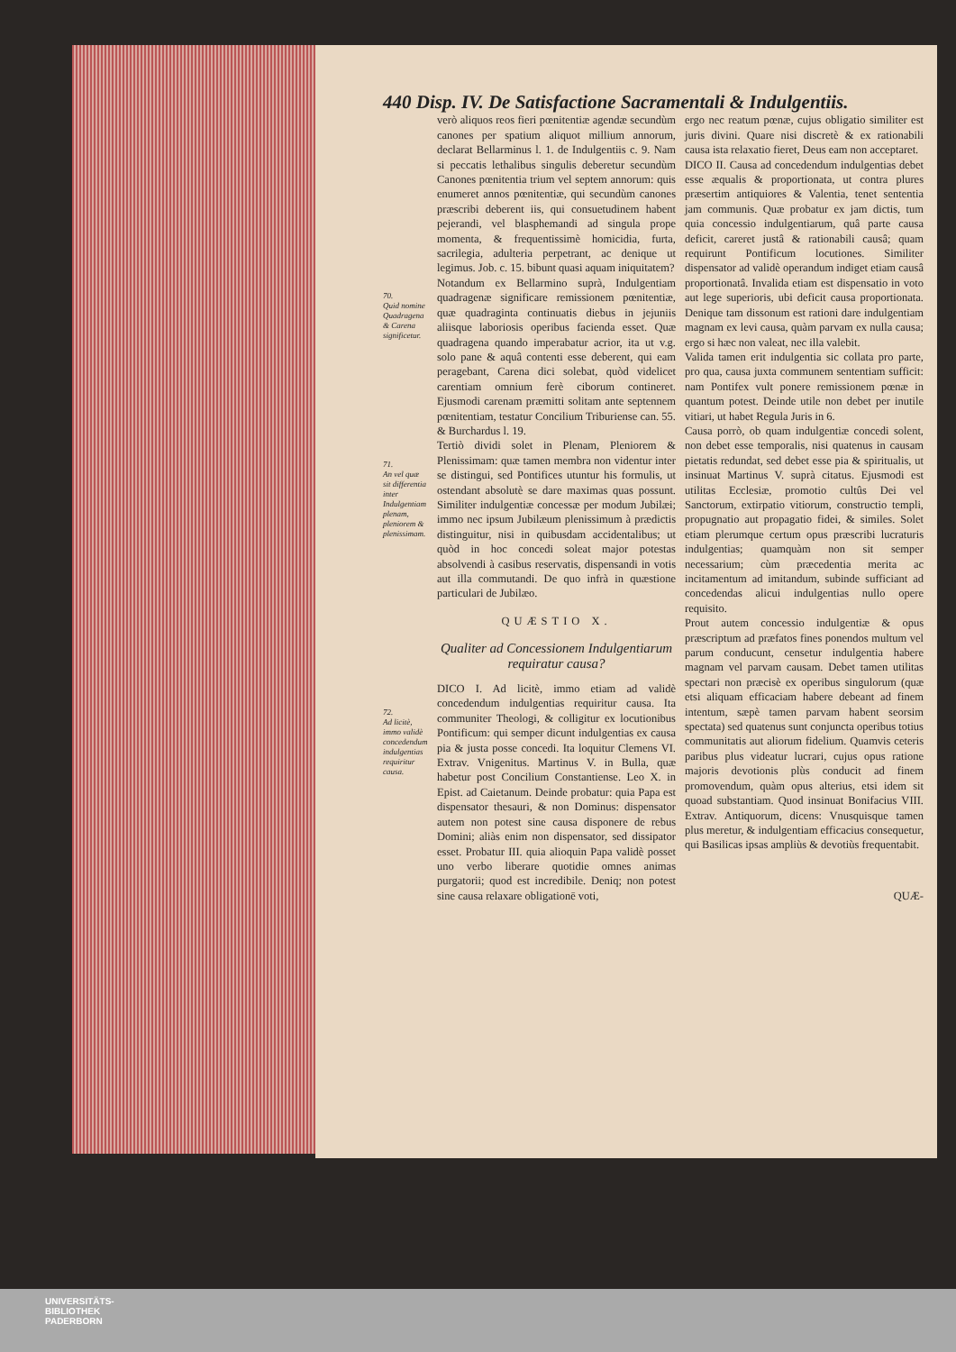440 Disp. IV. De Satisfactione Sacramentali & Indulgentiis.
70.
Quid nomine Quadragena & Carena significetur.
71.
An vel quæ sit differentia inter Indulgentiam plenam, pleniorem & plenissimam.
72.
Ad licitè, immo validè concedendum indulgentias requiritur causa.
verò aliquos reos fieri pœnitentiæ agendæ secundùm canones per spatium aliquot millium annorum, declarat Bellarminus l. 1. de Indulgentiis c. 9. Nam si peccatis lethalibus singulis deberetur secundùm Canones pœnitentia trium vel septem annorum: quis enumeret annos pœnitentiæ, qui secundùm canones præscribi deberent iis, qui consuetudinem habent pejerandi, vel blasphemandi ad singula prope momenta, & frequentissimè homicidia, furta, sacrilegia, adulteria perpetrant, ac denique ut legimus. Job. c. 15. bibunt quasi aquam iniquitatem?
Notandum ex Bellarmino suprà, Indulgentiam quadragenæ significare remissionem pœnitentiæ, quæ quadraginta continuatis diebus in jejuniis aliisque laboriosis operibus facienda esset. Quæ quadragena quando imperabatur acrior, ita ut v.g. solo pane & aquâ contenti esse deberent, qui eam peragebant, Carena dici solebat, quòd videlicet carentiam omnium ferè ciborum contineret. Ejusmodi carenam præmitti solitam ante septennem pœnitentiam, testatur Concilium Triburiense can. 55. & Burchardus l. 19.
Tertiò dividi solet in Plenam, Pleniorem & Plenissimam: quæ tamen membra non videntur inter se distingui, sed Pontifices utuntur his formulis, ut ostendant absolutè se dare maximas quas possunt. Similiter indulgentiæ concessæ per modum Jubilæi; immo nec ipsum Jubilæum plenissimum à prædictis distinguitur, nisi in quibusdam accidentalibus; ut quòd in hoc concedi soleat major potestas absolvendi à casibus reservatis, dispensandi in votis aut illa commutandi. De quo infrà in quæstione particulari de Jubilæo.
QUÆSTIO X.
Qualiter ad Concessionem Indulgentiarum requiratur causa?
DICO I. Ad licitè, immo etiam ad validè concedendum indulgentias requiritur causa. Ita communiter Theologi, & colligitur ex locutionibus Pontificum: qui semper dicunt indulgentias ex causa pia & justa posse concedi. Ita loquitur Clemens VI. Extrav. Vnigenitus. Martinus V. in Bulla, quæ habetur post Concilium Constantiense. Leo X. in Epist. ad Caietanum. Deinde probatur: quia Papa est dispensator thesauri, & non Dominus: dispensator autem non potest sine causa disponere de rebus Domini; aliàs enim non dispensator, sed dissipator esset. Probatur III. quia alioquin Papa validè posset uno verbo liberare quotidie omnes animas purgatorii; quod est incredibile. Deniq; non potest sine causa relaxare obligationē voti,
ergo nec reatum pœnæ, cujus obligatio similiter est juris divini. Quare nisi discretè & ex rationabili causa ista relaxatio fieret, Deus eam non acceptaret.
DICO II. Causa ad concedendum indulgentias debet esse æqualis & proportionata, ut contra plures præsertim antiquiores & Valentia, tenet sententia jam communis. Quæ probatur ex jam dictis, tum quia concessio indulgentiarum, quâ parte causa deficit, careret justâ & rationabili causâ; quam requirunt Pontificum locutiones. Similiter dispensator ad validè operandum indiget etiam causâ proportionatâ. Invalida etiam est dispensatio in voto aut lege superioris, ubi deficit causa proportionata. Denique tam dissonum est rationi dare indulgentiam magnam ex levi causa, quàm parvam ex nulla causa; ergo si hæc non valeat, nec illa valebit.
Valida tamen erit indulgentia sic collata pro parte, pro qua, causa juxta communem sententiam sufficit: nam Pontifex vult ponere remissionem pœnæ in quantum potest. Deinde utile non debet per inutile vitiari, ut habet Regula Juris in 6.
Causa porrò, ob quam indulgentiæ concedi solent, non debet esse temporalis, nisi quatenus in causam pietatis redundat, sed debet esse pia & spiritualis, ut insinuat Martinus V. suprà citatus. Ejusmodi est utilitas Ecclesiæ, promotio cultûs Dei vel Sanctorum, extirpatio vitiorum, constructio templi, propugnatio aut propagatio fidei, & similes. Solet etiam plerumque certum opus præscribi lucraturis indulgentias; quamquàm non sit semper necessarium; cùm præcedentia merita ac incitamentum ad imitandum, subinde sufficiant ad concedendas alicui indulgentias nullo opere requisito.
Prout autem concessio indulgentiæ & opus præscriptum ad præfatos fines ponendos multum vel parum conducunt, censetur indulgentia habere magnam vel parvam causam. Debet tamen utilitas spectari non præcisè ex operibus singulorum (quæ etsi aliquam efficaciam habere debeant ad finem intentum, sæpè tamen parvam habent seorsim spectata) sed quatenus sunt conjuncta operibus totius communitatis aut aliorum fidelium. Quamvis ceteris paribus plus videatur lucrari, cujus opus ratione majoris devotionis plùs conducit ad finem promovendum, quàm opus alterius, etsi idem sit quoad substantiam. Quod insinuat Bonifacius VIII. Extrav. Antiquorum, dicens: Vnusquisque tamen plus meretur, & indulgentiam efficacius consequetur, qui Basilicas ipsas ampliùs & devotiùs frequentabit.
QUÆ-
UNIVERSITÄTS-
BIBLIOTHEK
PADERBORN